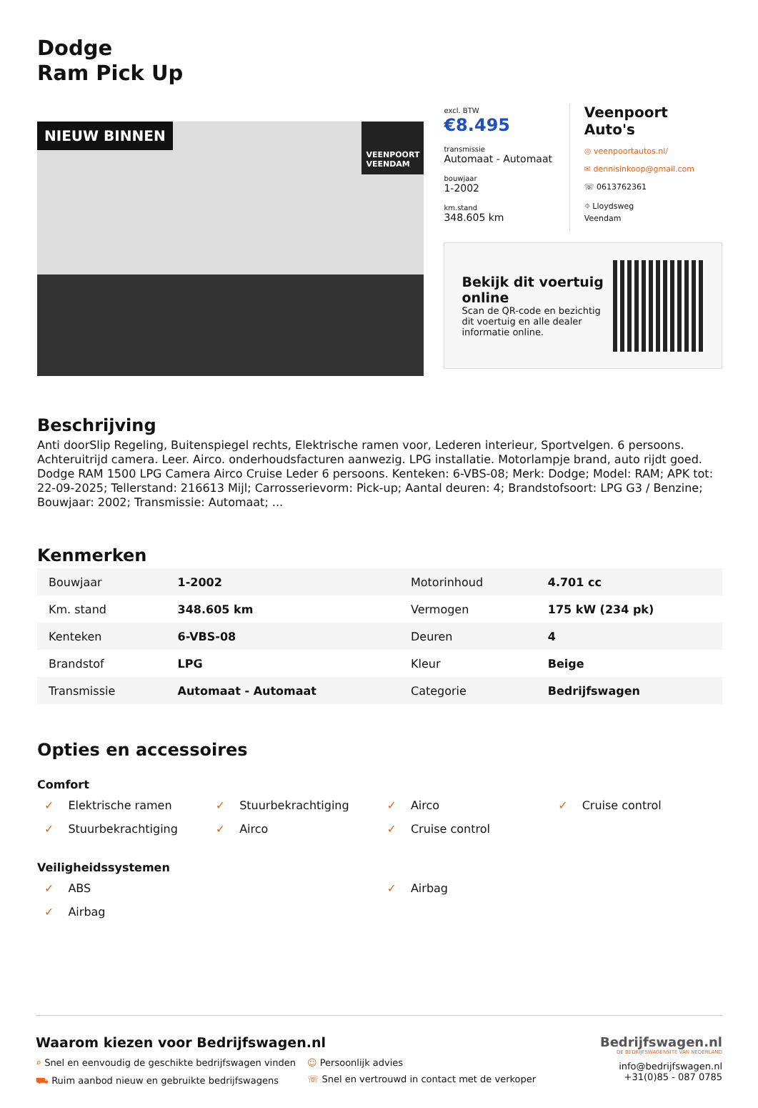Dodge
Ram Pick Up
NIEUW BINNEN VEENPOORT
VEENDAM
excl. BTW
€8.495
transmissie
Automaat - Automaat
bouwjaar
1-2002
km.stand
348.605 km
Veenpoort Auto's
◎ veenpoortautos.nl/
✉ dennisinkoop@gmail.com
☏ 0613762361
⌖ Lloydsweg
Veendam
Bekijk dit voertuig online
Scan de QR-code en bezichtig dit voertuig en alle dealer informatie online.
Beschrijving
Anti doorSlip Regeling, Buitenspiegel rechts, Elektrische ramen voor, Lederen interieur, Sportvelgen. 6 persoons. Achteruitrijd camera. Leer. Airco. onderhoudsfacturen aanwezig. LPG installatie. Motorlampje brand, auto rijdt goed. Dodge RAM 1500 LPG Camera Airco Cruise Leder 6 persoons. Kenteken: 6-VBS-08; Merk: Dodge; Model: RAM; APK tot: 22-09-2025; Tellerstand: 216613 Mijl; Carrosserievorm: Pick-up; Aantal deuren: 4; Brandstofsoort: LPG G3 / Benzine; Bouwjaar: 2002; Transmissie: Automaat; ...
Kenmerken
| Bouwjaar | 1-2002 | Motorinhoud | 4.701 cc |
| Km. stand | 348.605 km | Vermogen | 175 kW (234 pk) |
| Kenteken | 6-VBS-08 | Deuren | 4 |
| Brandstof | LPG | Kleur | Beige |
| Transmissie | Automaat - Automaat | Categorie | Bedrijfswagen |
Opties en accessoires
Comfort
✓ Elektrische ramen
✓ Stuurbekrachtiging
✓ Airco
✓ Cruise control
✓ Stuurbekrachtiging
✓ Airco
✓ Cruise control
Veiligheidssystemen
✓ ABS
✓ Airbag
✓ Airbag
Waarom kiezen voor Bedrijfswagen.nl
⌕ Snel en eenvoudig de geschikte bedrijfswagen vinden
☺ Persoonlijk advies
⛟ Ruim aanbod nieuw en gebruikte bedrijfswagens
☏ Snel en vertrouwd in contact met de verkoper
Bedrijfswagen.nl
DE BEDRIJFSWAGENSITE VAN NEDERLAND
info@bedrijfswagen.nl
+31(0)85 - 087 0785